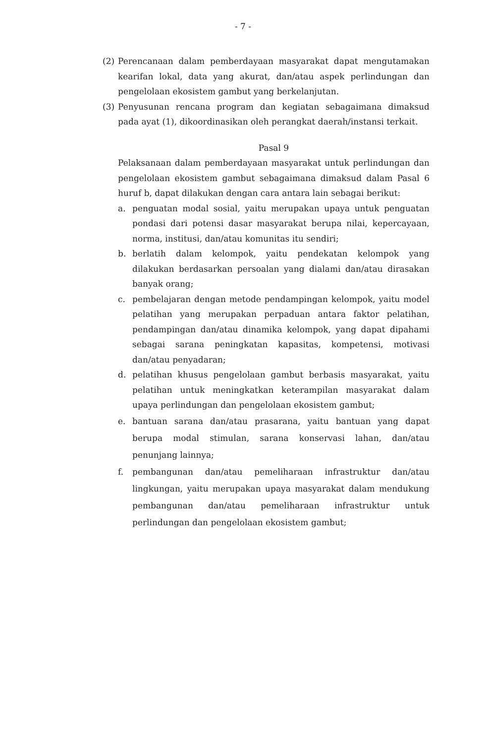- 7 -
(2) Perencanaan dalam pemberdayaan masyarakat dapat mengutamakan kearifan lokal, data yang akurat, dan/atau aspek perlindungan dan pengelolaan ekosistem gambut yang berkelanjutan.
(3) Penyusunan rencana program dan kegiatan sebagaimana dimaksud pada ayat (1), dikoordinasikan oleh perangkat daerah/instansi terkait.
Pasal 9
Pelaksanaan dalam pemberdayaan masyarakat untuk perlindungan dan pengelolaan ekosistem gambut sebagaimana dimaksud dalam Pasal 6 huruf b, dapat dilakukan dengan cara antara lain sebagai berikut:
a. penguatan modal sosial, yaitu merupakan upaya untuk penguatan pondasi dari potensi dasar masyarakat berupa nilai, kepercayaan, norma, institusi, dan/atau komunitas itu sendiri;
b. berlatih dalam kelompok, yaitu pendekatan kelompok yang dilakukan berdasarkan persoalan yang dialami dan/atau dirasakan banyak orang;
c. pembelajaran dengan metode pendampingan kelompok, yaitu model pelatihan yang merupakan perpaduan antara faktor pelatihan, pendampingan dan/atau dinamika kelompok, yang dapat dipahami sebagai sarana peningkatan kapasitas, kompetensi, motivasi dan/atau penyadaran;
d. pelatihan khusus pengelolaan gambut berbasis masyarakat, yaitu pelatihan untuk meningkatkan keterampilan masyarakat dalam upaya perlindungan dan pengelolaan ekosistem gambut;
e. bantuan sarana dan/atau prasarana, yaitu bantuan yang dapat berupa modal stimulan, sarana konservasi lahan, dan/atau penunjang lainnya;
f. pembangunan dan/atau pemeliharaan infrastruktur dan/atau lingkungan, yaitu merupakan upaya masyarakat dalam mendukung pembangunan dan/atau pemeliharaan infrastruktur untuk perlindungan dan pengelolaan ekosistem gambut;